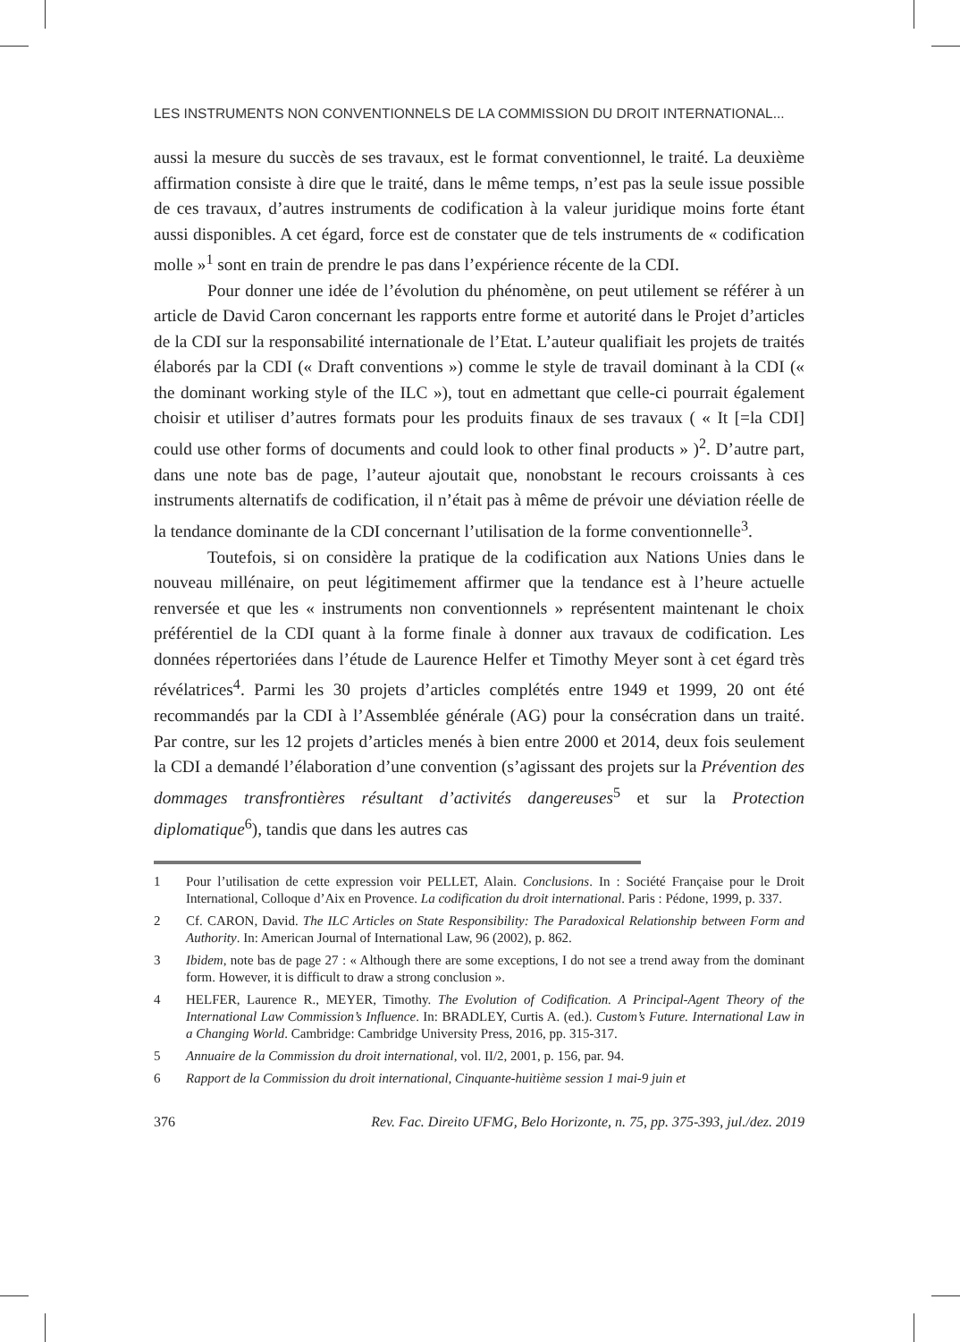LES INSTRUMENTS NON CONVENTIONNELS DE LA COMMISSION DU DROIT INTERNATIONAL...
aussi la mesure du succès de ses travaux, est le format conventionnel, le traité. La deuxième affirmation consiste à dire que le traité, dans le même temps, n’est pas la seule issue possible de ces travaux, d’autres instruments de codification à la valeur juridique moins forte étant aussi disponibles. A cet égard, force est de constater que de tels instruments de « codification molle »<sup>1</sup> sont en train de prendre le pas dans l’expérience récente de la CDI.
Pour donner une idée de l’évolution du phénomène, on peut utilement se référer à un article de David Caron concernant les rapports entre forme et autorité dans le Projet d’articles de la CDI sur la responsabilité internationale de l’Etat. L’auteur qualifiait les projets de traités élaborés par la CDI (« Draft conventions ») comme le style de travail dominant à la CDI (« the dominant working style of the ILC »), tout en admettant que celle-ci pourrait également choisir et utiliser d’autres formats pour les produits finaux de ses travaux ( « It [=la CDI] could use other forms of documents and could look to other final products » )<sup>2</sup>. D’autre part, dans une note bas de page, l’auteur ajoutait que, nonobstant le recours croissants à ces instruments alternatifs de codification, il n’était pas à même de prévoir une déviation réelle de la tendance dominante de la CDI concernant l’utilisation de la forme conventionnelle<sup>3</sup>.
Toutefois, si on considère la pratique de la codification aux Nations Unies dans le nouveau millénaire, on peut légitimement affirmer que la tendance est à l’heure actuelle renversée et que les « instruments non conventionnels » représentent maintenant le choix préférentiel de la CDI quant à la forme finale à donner aux travaux de codification. Les données répertoriées dans l’étude de Laurence Helfer et Timothy Meyer sont à cet égard très révélatrices<sup>4</sup>. Parmi les 30 projets d’articles complétés entre 1949 et 1999, 20 ont été recommandés par la CDI à l’Assemblée générale (AG) pour la consécration dans un traité. Par contre, sur les 12 projets d’articles menés à bien entre 2000 et 2014, deux fois seulement la CDI a demandé l’élaboration d’une convention (s’agissant des projets sur la Prévention des dommages transfrontières résultant d’activités dangereuses<sup>5</sup> et sur la Protection diplomatique<sup>6</sup>), tandis que dans les autres cas
1 Pour l’utilisation de cette expression voir PELLET, Alain. Conclusions. In : Société Française pour le Droit International, Colloque d’Aix en Provence. La codification du droit international. Paris : Pédone, 1999, p. 337.
2 Cf. CARON, David. The ILC Articles on State Responsibility: The Paradoxical Relationship between Form and Authority. In: American Journal of International Law, 96 (2002), p. 862.
3 Ibidem, note bas de page 27 : « Although there are some exceptions, I do not see a trend away from the dominant form. However, it is difficult to draw a strong conclusion ».
4 HELFER, Laurence R., MEYER, Timothy. The Evolution of Codification. A Principal-Agent Theory of the International Law Commission’s Influence. In: BRADLEY, Curtis A. (ed.). Custom’s Future. International Law in a Changing World. Cambridge: Cambridge University Press, 2016, pp. 315-317.
5 Annuaire de la Commission du droit international, vol. II/2, 2001, p. 156, par. 94.
6 Rapport de la Commission du droit international, Cinquante-huitième session 1 mai-9 juin et
376 Rev. Fac. Direito UFMG, Belo Horizonte, n. 75, pp. 375-393, jul./dez. 2019